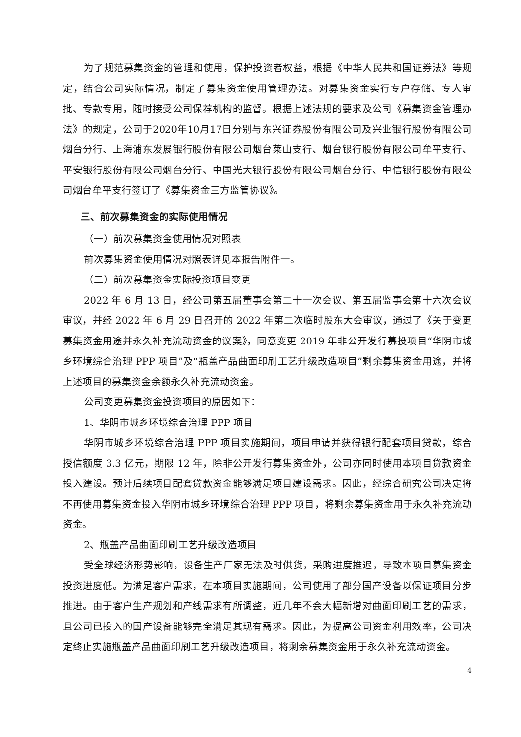为了规范募集资金的管理和使用，保护投资者权益，根据《中华人民共和国证券法》等规定，结合公司实际情况，制定了募集资金使用管理办法。对募集资金实行专户存储、专人审批、专款专用，随时接受公司保荐机构的监督。根据上述法规的要求及公司《募集资金管理办法》的规定，公司于2020年10月17日分别与东兴证券股份有限公司及兴业银行股份有限公司烟台分行、上海浦东发展银行股份有限公司烟台莱山支行、烟台银行股份有限公司牟平支行、平安银行股份有限公司烟台分行、中国光大银行股份有限公司烟台分行、中信银行股份有限公司烟台牟平支行签订了《募集资金三方监管协议》。
三、前次募集资金的实际使用情况
（一）前次募集资金使用情况对照表
前次募集资金使用情况对照表详见本报告附件一。
（二）前次募集资金实际投资项目变更
2022 年 6 月 13 日，经公司第五届董事会第二十一次会议、第五届监事会第十六次会议审议，并经 2022 年 6 月 29 日召开的 2022 年第二次临时股东大会审议，通过了《关于变更募集资金用途并永久补充流动资金的议案》，同意变更 2019 年非公开发行募投项目“华阴市城乡环境综合治理 PPP 项目”及“瓶盖产品曲面印刷工艺升级改造项目”剩余募集资金用途，并将上述项目的募集资金余额永久补充流动资金。
公司变更募集资金投资项目的原因如下：
1、华阴市城乡环境综合治理 PPP 项目
华阴市城乡环境综合治理 PPP 项目实施期间，项目申请并获得银行配套项目贷款，综合授信额度 3.3 亿元，期限 12 年，除非公开发行募集资金外，公司亦同时使用本项目贷款资金投入建设。预计后续项目配套贷款资金能够满足项目建设需求。因此，经综合研究公司决定将不再使用募集资金投入华阴市城乡环境综合治理 PPP 项目，将剩余募集资金用于永久补充流动资金。
2、瓶盖产品曲面印刷工艺升级改造项目
受全球经济形势影响，设备生产厂家无法及时供货，采购进度推迟，导致本项目募集资金投资进度低。为满足客户需求，在本项目实施期间，公司使用了部分国产设备以保证项目分步推进。由于客户生产规划和产线需求有所调整，近几年不会大幅新增对曲面印刷工艺的需求，且公司已投入的国产设备能够完全满足其现有需求。因此，为提高公司资金利用效率，公司决定终止实施瓶盖产品曲面印刷工艺升级改造项目，将剩余募集资金用于永久补充流动资金。
4